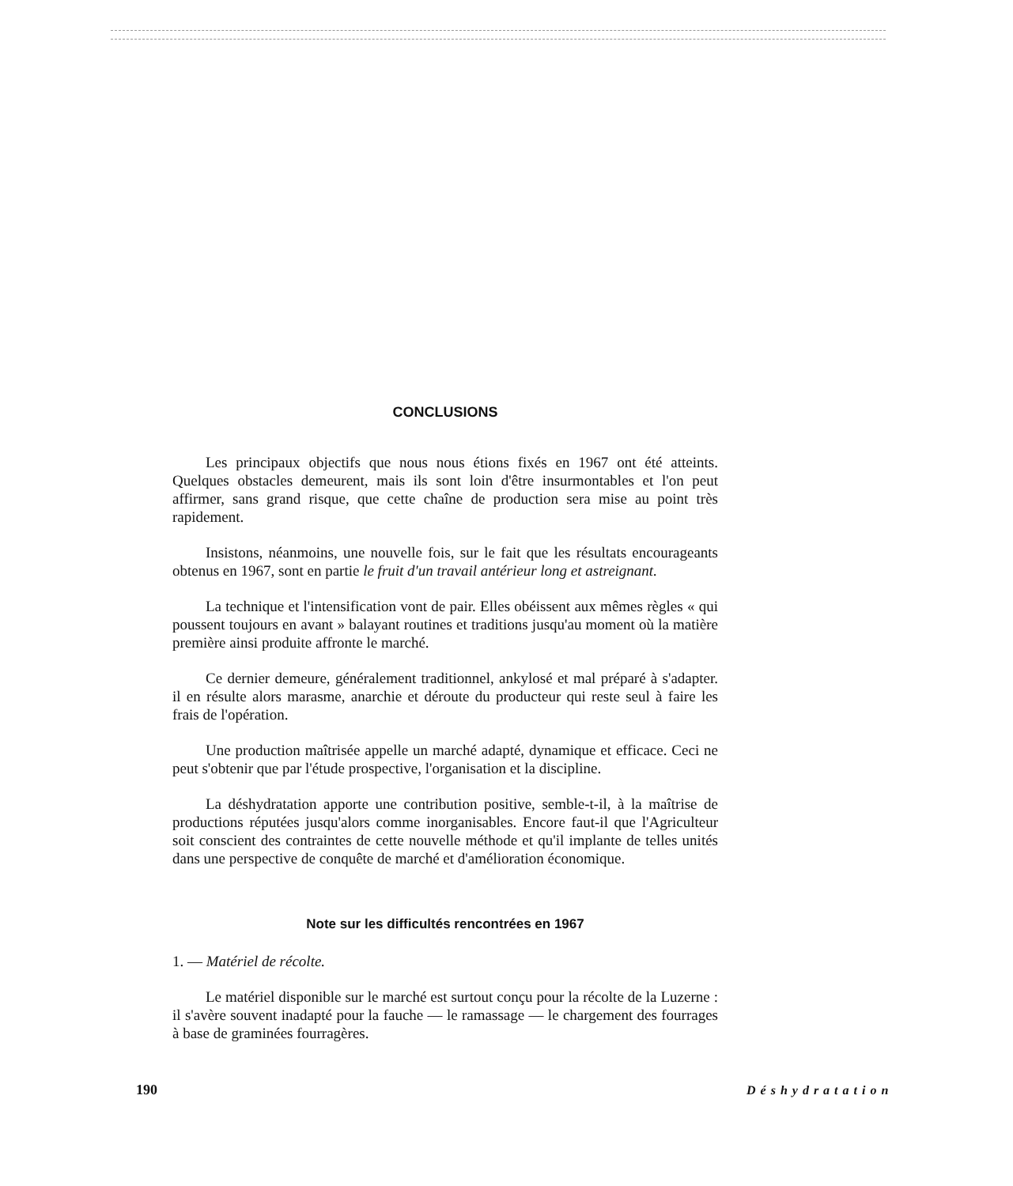CONCLUSIONS
Les principaux objectifs que nous nous étions fixés en 1967 ont été atteints. Quelques obstacles demeurent, mais ils sont loin d'être insurmontables et l'on peut affirmer, sans grand risque, que cette chaîne de production sera mise au point très rapidement.
Insistons, néanmoins, une nouvelle fois, sur le fait que les résultats encourageants obtenus en 1967, sont en partie le fruit d'un travail antérieur long et astreignant.
La technique et l'intensification vont de pair. Elles obéissent aux mêmes règles « qui poussent toujours en avant » balayant routines et traditions jusqu'au moment où la matière première ainsi produite affronte le marché.
Ce dernier demeure, généralement traditionnel, ankylosé et mal préparé à s'adapter. il en résulte alors marasme, anarchie et déroute du producteur qui reste seul à faire les frais de l'opération.
Une production maîtrisée appelle un marché adapté, dynamique et efficace. Ceci ne peut s'obtenir que par l'étude prospective, l'organisation et la discipline.
La déshydratation apporte une contribution positive, semble-t-il, à la maîtrise de productions réputées jusqu'alors comme inorganisables. Encore faut-il que l'Agriculteur soit conscient des contraintes de cette nouvelle méthode et qu'il implante de telles unités dans une perspective de conquête de marché et d'amélioration économique.
Note sur les difficultés rencontrées en 1967
1. — Matériel de récolte.
Le matériel disponible sur le marché est surtout conçu pour la récolte de la Luzerne : il s'avère souvent inadapté pour la fauche — le ramassage — le chargement des fourrages à base de graminées fourragères.
190 Déshydratation